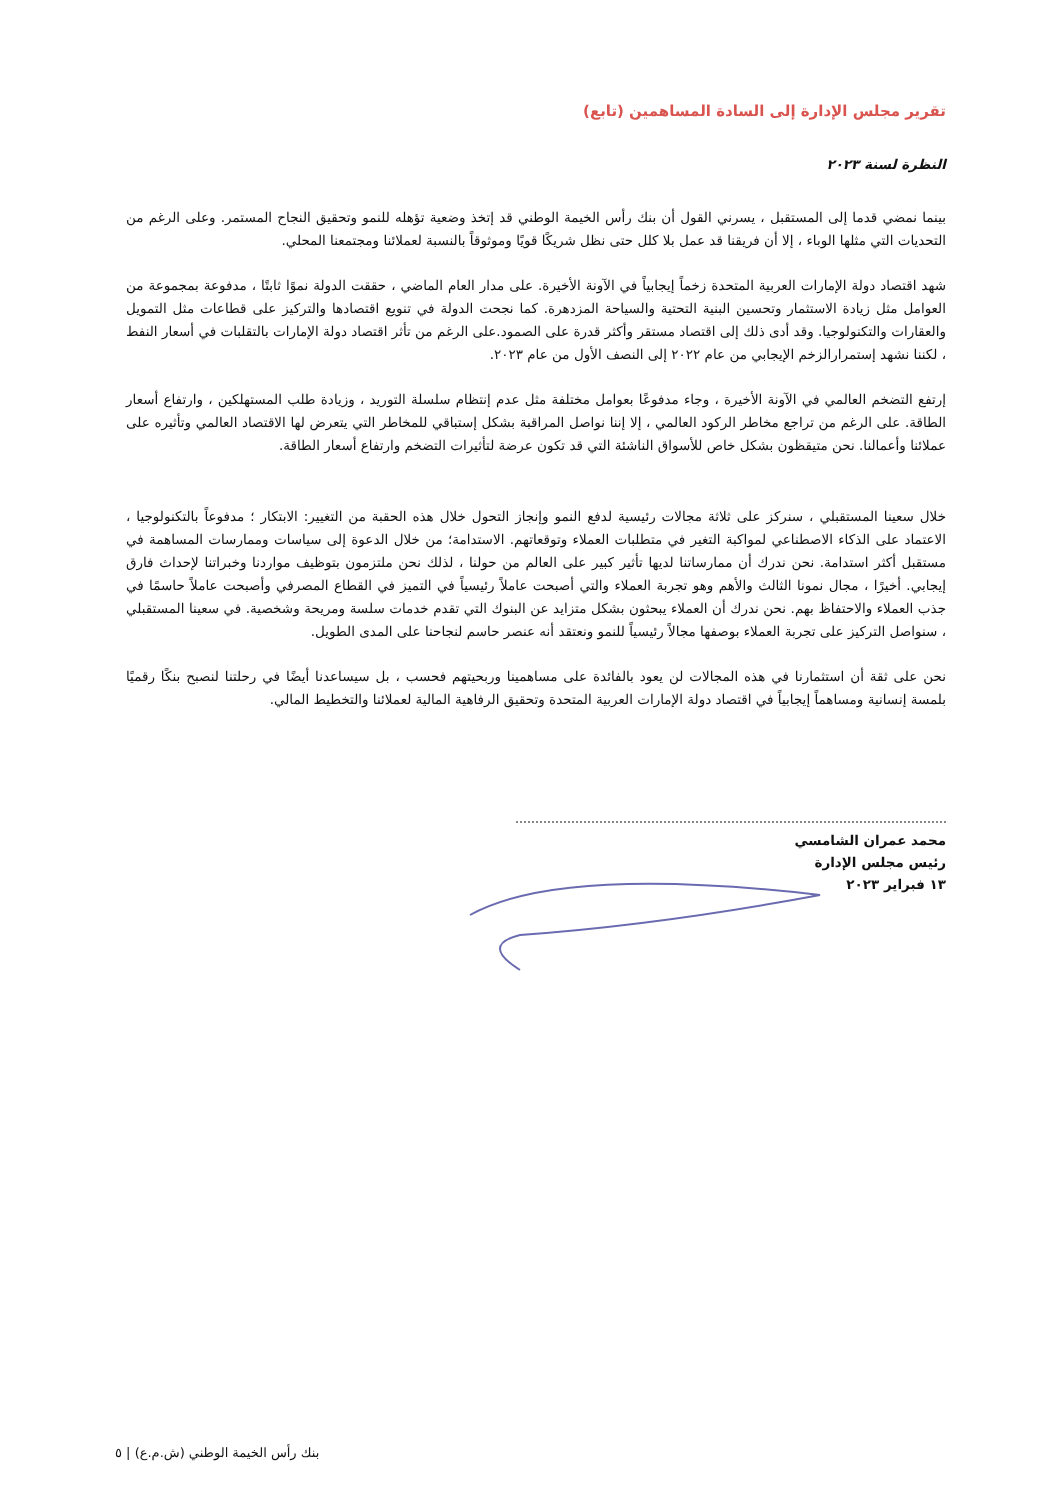تقرير مجلس الإدارة إلى السادة المساهمين (تابع)
النظرة لسنة ٢٠٢٣
بينما نمضي قدما إلى المستقبل ، يسرني القول أن بنك رأس الخيمة الوطني قد إتخذ وضعية تؤهله للنمو وتحقيق النجاح المستمر. وعلى الرغم من التحديات التي مثلها الوباء ، إلا أن فريقنا قد عمل بلا كلل حتى نظل شريكًا قويًا وموثوقاً بالنسبة لعملائنا ومجتمعنا المحلي.
شهد اقتصاد دولة الإمارات العربية المتحدة زخماً إيجابياً في الآونة الأخيرة. على مدار العام الماضي ، حققت الدولة نموًا ثابتًا ، مدفوعة بمجموعة من العوامل مثل زيادة الاستثمار وتحسين البنية التحتية والسياحة المزدهرة. كما نجحت الدولة في تنويع اقتصادها والتركيز على قطاعات مثل التمويل والعقارات والتكنولوجيا. وقد أدى ذلك إلى اقتصاد مستقر وأكثر قدرة على الصمود.على الرغم من تأثر اقتصاد دولة الإمارات بالتقلبات في أسعار النفط ، لكننا نشهد إستمرارالزخم الإيجابي من عام ٢٠٢٢ إلى النصف الأول من عام ٢٠٢٣.
إرتفع التضخم العالمي في الآونة الأخيرة ، وجاء مدفوعًا بعوامل مختلفة مثل عدم إنتظام سلسلة التوريد ، وزيادة طلب المستهلكين ، وارتفاع أسعار الطاقة. على الرغم من تراجع مخاطر الركود العالمي ، إلا إننا نواصل المراقبة بشكل إستباقي للمخاطر التي يتعرض لها الاقتصاد العالمي وتأثيره على عملائنا وأعمالنا. نحن متيقظون بشكل خاص للأسواق الناشئة التي قد تكون عرضة لتأثيرات التضخم وارتفاع أسعار الطاقة.
خلال سعينا المستقبلي ، سنركز على ثلاثة مجالات رئيسية لدفع النمو وإنجاز التحول خلال هذه الحقبة من التغيير: الابتكار ؛ مدفوعاً بالتكنولوجيا ، الاعتماد على الذكاء الاصطناعي لمواكبة التغير في متطلبات العملاء وتوقعاتهم. الاستدامة؛ من خلال الدعوة إلى سياسات وممارسات المساهمة في مستقبل أكثر استدامة. نحن ندرك أن ممارساتنا لديها تأثير كبير على العالم من حولنا ، لذلك نحن ملتزمون بتوظيف مواردنا وخبراتنا لإحداث فارق إيجابي. أخيرًا ، مجال نمونا الثالث والأهم وهو تجربة العملاء والتي أصبحت عاملاً رئيسياً في التميز في القطاع المصرفي وأصبحت عاملاً حاسمًا في جذب العملاء والاحتفاظ بهم. نحن ندرك أن العملاء يبحثون بشكل متزايد عن البنوك التي تقدم خدمات سلسة ومريحة وشخصية. في سعينا المستقبلي ، سنواصل التركيز على تجربة العملاء بوصفها مجالاً رئيسياً للنمو ونعتقد أنه عنصر حاسم لنجاحنا على المدى الطويل.
نحن على ثقة أن استثمارنا في هذه المجالات لن يعود بالفائدة على مساهمينا وربحيتهم فحسب ، بل سيساعدنا أيضًا في رحلتنا لنصبح بنكًا رقميًا بلمسة إنسانية ومساهماً إيجابياً في اقتصاد دولة الإمارات العربية المتحدة وتحقيق الرفاهية المالية لعملائنا والتخطيط المالي.
محمد عمران الشامسي
رئيس مجلس الإدارة
١٣ فبراير ٢٠٢٣
بنك رأس الخيمة الوطني (ش.م.ع) | ٥